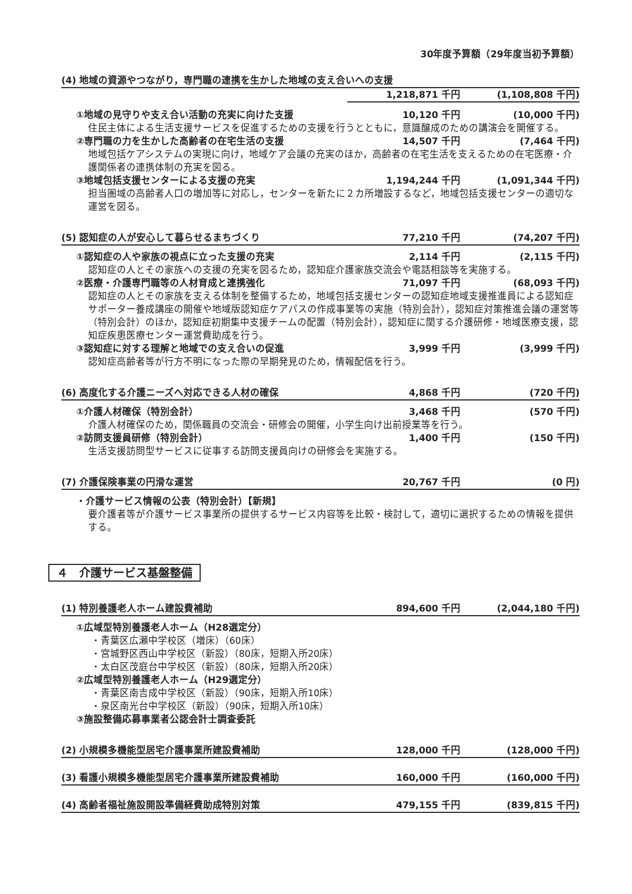30年度予算額（29年度当初予算額）
(4) 地域の資源やつながり，専門職の連携を生かした地域の支え合いへの支援
1,218,871 千円 (1,108,808 千円)
①地域の見守りや支え合い活動の充実に向けた支援 10,120 千円 (10,000 千円)
住民主体による生活支援サービスを促進するための支援を行うとともに，意識醸成のための講演会を開催する。
②専門職の力を生かした高齢者の在宅生活の支援 14,507 千円 (7,464 千円)
地域包括ケアシステムの実現に向け，地域ケア会議の充実のほか，高齢者の在宅生活を支えるための在宅医療・介護関係者の連携体制の充実を図る。
③地域包括支援センターによる支援の充実 1,194,244 千円 (1,091,344 千円)
担当圏域の高齢者人口の増加等に対応し，センターを新たに２カ所増設するなど，地域包括支援センターの適切な運営を図る。
(5) 認知症の人が安心して暮らせるまちづくり 77,210 千円 (74,207 千円)
①認知症の人や家族の視点に立った支援の充実 2,114 千円 (2,115 千円)
認知症の人とその家族への支援の充実を図るため，認知症介護家族交流会や電話相談等を実施する。
②医療・介護専門職等の人材育成と連携強化 71,097 千円 (68,093 千円)
認知症の人とその家族を支える体制を整備するため，地域包括支援センターの認知症地域支援推進員による認知症サポーター養成講座の開催や地域版認知症ケアパスの作成事業等の実施（特別会計），認知症対策推進会議の運営等（特別会計）のほか，認知症初期集中支援チームの配置（特別会計），認知症に関する介護研修・地域医療支援，認知症疾患医療センター運営費助成を行う。
③認知症に対する理解と地域での支え合いの促進 3,999 千円 (3,999 千円)
認知症高齢者等が行方不明になった際の早期発見のため，情報配信を行う。
(6) 高度化する介護ニーズへ対応できる人材の確保 4,868 千円 (720 千円)
①介護人材確保（特別会計） 3,468 千円 (570 千円)
介護人材確保のため，関係職員の交流会・研修会の開催，小学生向け出前授業等を行う。
②訪問支援員研修（特別会計） 1,400 千円 (150 千円)
生活支援訪問型サービスに従事する訪問支援員向けの研修会を実施する。
(7) 介護保険事業の円滑な運営 20,767 千円 (0 円)
・介護サービス情報の公表（特別会計）【新規】
要介護者等が介護サービス事業所の提供するサービス内容等を比較・検討して，適切に選択するための情報を提供する。
４　介護サービス基盤整備
(1) 特別養護老人ホーム建設費補助 894,600 千円 (2,044,180 千円)
①広域型特別養護老人ホーム（H28選定分）
・青葉区広瀬中学校区（増床）（60床）
・宮城野区西山中学校区（新設）（80床，短期入所20床）
・太白区茂庭台中学校区（新設）（80床，短期入所20床）
②広域型特別養護老人ホーム（H29選定分）
・青葉区南吉成中学校区（新設）（90床，短期入所10床）
・泉区南光台中学校区（新設）（90床，短期入所10床）
③施設整備応募事業者公認会計士調査委託
(2) 小規模多機能型居宅介護事業所建設費補助 128,000 千円 (128,000 千円)
(3) 看護小規模多機能型居宅介護事業所建設費補助 160,000 千円 (160,000 千円)
(4) 高齢者福祉施設開設準備経費助成特別対策 479,155 千円 (839,815 千円)